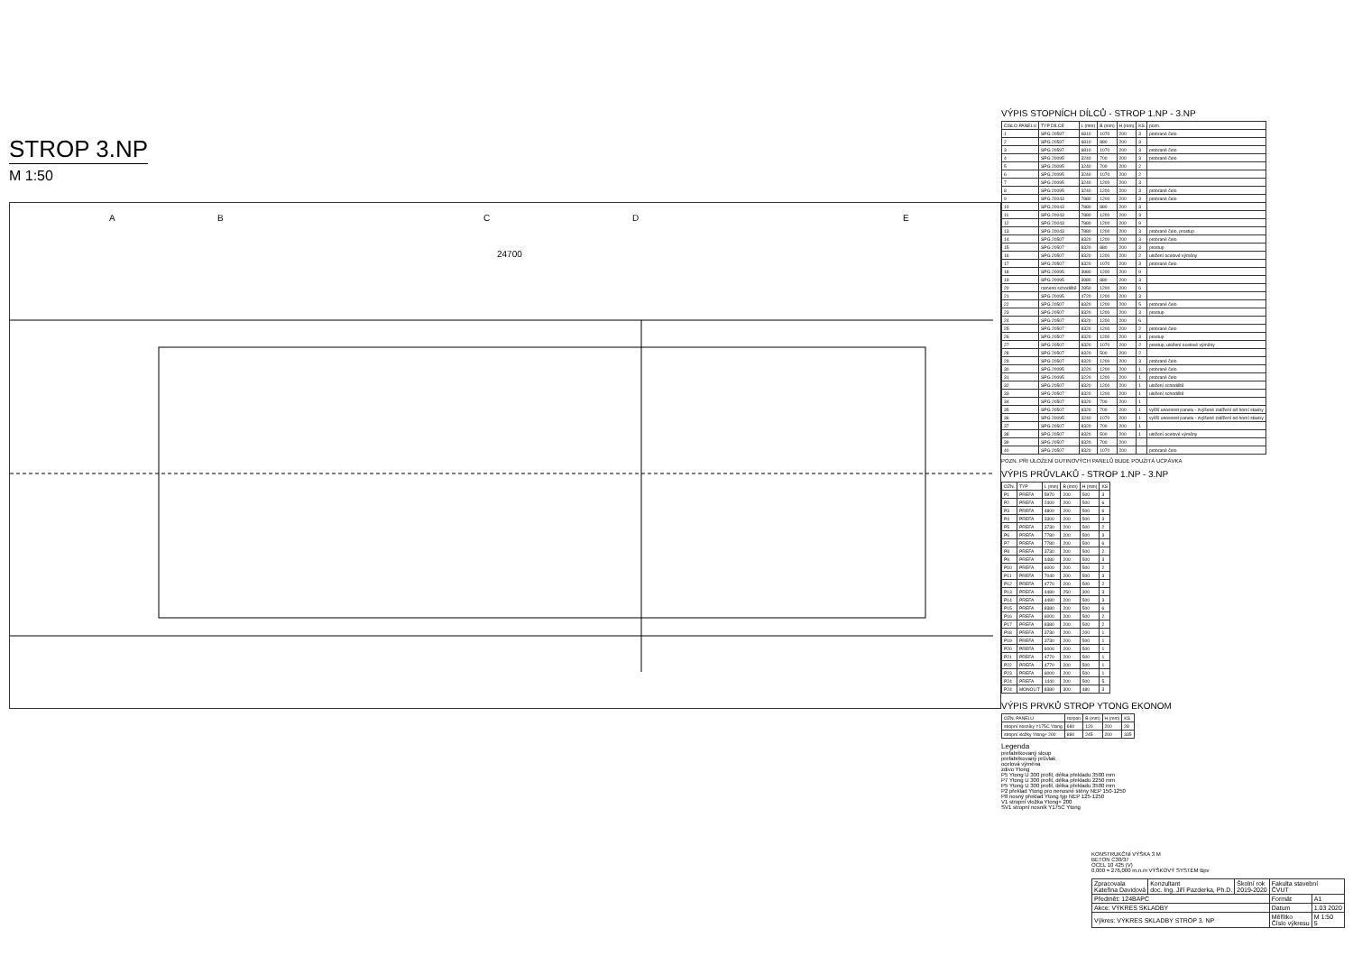STROP 3.NP
M 1:50
A
B
C
D
E
24700
VÝPIS STOPNÍCH DÍLCŮ - STROP 1.NP - 3.NP
| ČÍSLO PANELU | TYP DÍLCE | L (mm) | B (mm) | H (mm) | KS | pozn. |
| --- | --- | --- | --- | --- | --- | --- |
| 1 | SPG 20597 | 6810 | 1070 | 200 | 3 | probrané čelo |
| 2 | SPG 20597 | 6810 | 880 | 200 | 3 | |
| 3 | SPG 20597 | 6810 | 1070 | 200 | 3 | probrané čelo |
| 4 | SPG 20095 | 3240 | 700 | 200 | 3 | probrané čelo |
| 5 | SPG 20095 | 3240 | 700 | 200 | 2 | |
| 6 | SPG 20095 | 3240 | 1070 | 200 | 2 | |
| 7 | SPG 20095 | 3240 | 1200 | 200 | 3 | |
| 8 | SPG 20095 | 3240 | 1200 | 200 | 3 | probrané čelo |
| 9 | SPG 20043 | 7880 | 1200 | 200 | 3 | probrané čelo |
| 10 | SPG 20043 | 7880 | 880 | 200 | 3 | |
| 11 | SPG 20043 | 7880 | 1200 | 200 | 3 | |
| 12 | SPG 20043 | 7880 | 1200 | 200 | 9 | |
| 13 | SPG 20043 | 7880 | 1200 | 200 | 3 | probrané čelo, prostup |
| 14 | SPG 20507 | 8320 | 1200 | 200 | 3 | probrané čelo |
| 15 | SPG 20507 | 8320 | 880 | 200 | 3 | prostup |
| 16 | SPG 20507 | 8320 | 1200 | 200 | 2 | uložení ocelové výměny |
| 17 | SPG 20507 | 8320 | 1070 | 200 | 3 | probrané čelo |
| 18 | SPG 20095 | 3980 | 1200 | 200 | 9 | |
| 19 | SPG 20095 | 3980 | 880 | 200 | 3 | |
| 20 | rameno schodiště | 2850 | 1200 | 200 | 6 | |
| 21 | SPG 20095 | 4720 | 1200 | 200 | 3 | |
| 22 | SPG 20507 | 8320 | 1200 | 200 | 5 | probrané čelo |
| 23 | SPG 20507 | 8320 | 1200 | 200 | 3 | prostup |
| 24 | SPG 20507 | 8320 | 1200 | 200 | 6 | |
| 25 | SPG 20507 | 8320 | 1200 | 200 | 2 | probrané čelo |
| 26 | SPG 20507 | 8320 | 1200 | 200 | 3 | prostup |
| 27 | SPG 20507 | 8320 | 1070 | 200 | 2 | prostup, uložení ocelové výměny |
| 28 | SPG 20507 | 8320 | 500 | 200 | 2 | |
| 29 | SPG 20507 | 8320 | 1200 | 200 | 3 | probrané čelo |
| 30 | SPG 20095 | 3220 | 1200 | 200 | 1 | probrané čelo |
| 31 | SPG 20095 | 3220 | 1200 | 200 | 1 | probrané čelo |
| 32 | SPG 20507 | 8320 | 1200 | 200 | 1 | uložení schodiště |
| 33 | SPG 20507 | 8320 | 1200 | 200 | 1 | uložení schodiště |
| 34 | SPG 20507 | 8320 | 700 | 200 | 1 | |
| 35 | SPG 20507 | 8320 | 700 | 200 | 1 | vyšší unosnost panelu - zvýšené zatížení od horní stavby |
| 36 | SPG 20095 | 3240 | 1070 | 200 | 1 | vyšší unosnost panelu - zvýšené zatížení od horní stavby |
| 37 | SPG 20507 | 8320 | 700 | 200 | 1 | |
| 38 | SPG 20507 | 8320 | 500 | 200 | 1 | uložení ocelové výměny |
| 39 | SPG 20507 | 8320 | 700 | 200 | | |
| 40 | SPG 20507 | 8320 | 1070 | 200 | | probrané čelo |
POZN. PŘI ULOŽENÍ DUTINOVÝCH PANELŮ BUDE POUŽITÁ UCPÁVKA
VÝPIS PRŮVLAKŮ - STROP 1.NP - 3.NP
| OZN. | TYP | L (mm) | B (mm) | H (mm) | KS |
| --- | --- | --- | --- | --- | --- |
| P1 | PREFA | 5970 | 200 | 500 | 3 |
| P2 | PREFA | 2400 | 200 | 500 | 6 |
| P3 | PREFA | 4800 | 200 | 500 | 6 |
| P4 | PREFA | 3300 | 200 | 500 | 3 |
| P5 | PREFA | 3730 | 200 | 500 | 2 |
| P6 | PREFA | 7780 | 200 | 500 | 3 |
| P7 | PREFA | 7780 | 200 | 500 | 6 |
| P8 | PREFA | 3730 | 200 | 500 | 2 |
| P9 | PREFA | 4480 | 200 | 500 | 3 |
| P10 | PREFA | 6000 | 200 | 500 | 2 |
| P11 | PREFA | 7040 | 200 | 500 | 3 |
| P12 | PREFA | 4770 | 200 | 500 | 2 |
| P13 | PREFA | 4480 | 250 | 300 | 3 |
| P14 | PREFA | 4480 | 200 | 500 | 3 |
| P15 | PREFA | 8380 | 200 | 500 | 6 |
| P16 | PREFA | 6000 | 200 | 500 | 2 |
| P17 | PREFA | 8380 | 200 | 500 | 2 |
| P18 | PREFA | 3730 | 200 | 200 | 1 |
| P19 | PREFA | 3730 | 200 | 500 | 1 |
| P20 | PREFA | 6000 | 200 | 500 | 1 |
| P21 | PREFA | 4770 | 200 | 500 | 1 |
| P22 | PREFA | 4770 | 200 | 500 | 1 |
| P23 | PREFA | 6000 | 200 | 500 | 1 |
| P24 | PREFA | 1440 | 200 | 500 | 5 |
| P24 | MONOLIT | 8380 | 300 | 480 | 3 |
VÝPIS PRVKŮ STROP YTONG EKONOM
| OZN. PANELU | rozpon | B (mm) | H (mm) | KS |
| --- | --- | --- | --- | --- |
| stropní nosníky Y175C Ytong | 680 | 120 | 200 | 28 |
| stropní vložky Ytong+ 200 | 880 | 245 | 200 | 335 |
Legenda
prefabrikovaný sloup
prefabrikovaný průvlak
ocelová výměna
zdivo Ytong
P5 Ytong U 300 profil, délka překladu 3500 mm
P7 Ytong U 300 profil, délka překladu 2250 mm
P5 Ytong U 300 profil, délka překladu 3500 mm
P2 překlad Ytong pro nenosné stěny NEP 150-1250
P8 nosný překlad Ytong typ NEP 125-1250
V1 stropní vložka Ytong+ 200
SV1 stropní nosník Y175C Ytong
KONSTRUKČNÍ VÝŠKA 3 M
BETON C30/37
OCEL 10 425 (V)
0,000 = 276,000 m.n.m VÝŠKOVÝ SYSTÉM Bpv
| Zpracovala Kateřina Davidová | Konzultant doc. Ing. Jiří Pazderka, Ph.D. | Školní rok 2019-2020 | Fakulta stavební ČVUT | |
| Předmět: 124BAPC | | | Formát | A1 |
| Akce: VÝKRES SKLADBY | | | Datum | 1.03 2020 |
| Výkres: VÝKRES SKLADBY STROP 3. NP | | | Měřítko Číslo výkresu | M 1:50 5 |